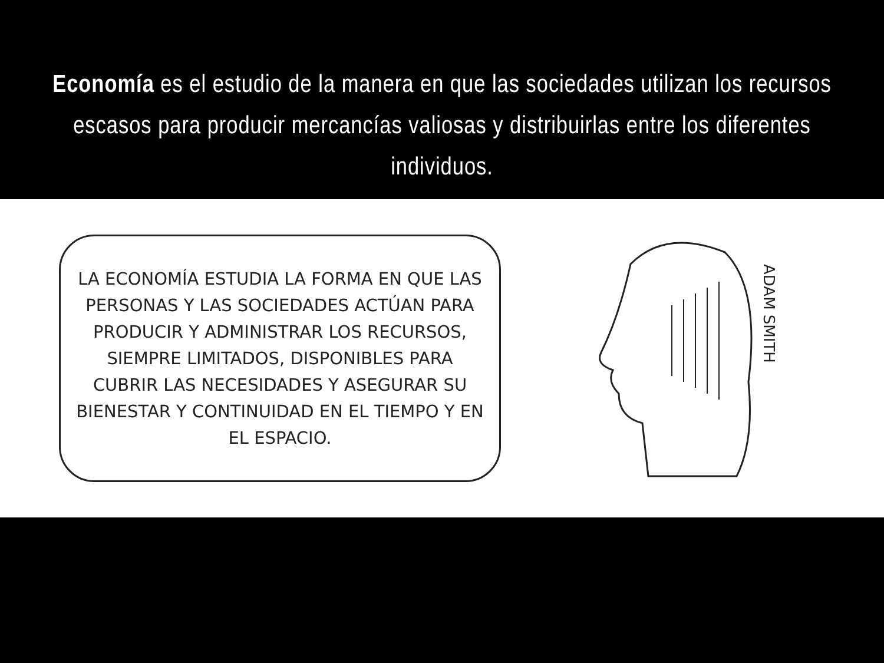Economía es el estudio de la manera en que las sociedades utilizan los recursos escasos para producir mercancías valiosas y distribuirlas entre los diferentes individuos.
LA ECONOMÍA ESTUDIA LA FORMA EN QUE LAS PERSONAS Y LAS SOCIEDADES ACTÚAN PARA PRODUCIR Y ADMINISTRAR LOS RECURSOS, SIEMPRE LIMITADOS, DISPONIBLES PARA CUBRIR LAS NECESIDADES Y ASEGURAR SU BIENESTAR Y CONTINUIDAD EN EL TIEMPO Y EN EL ESPACIO.
ADAM SMITH